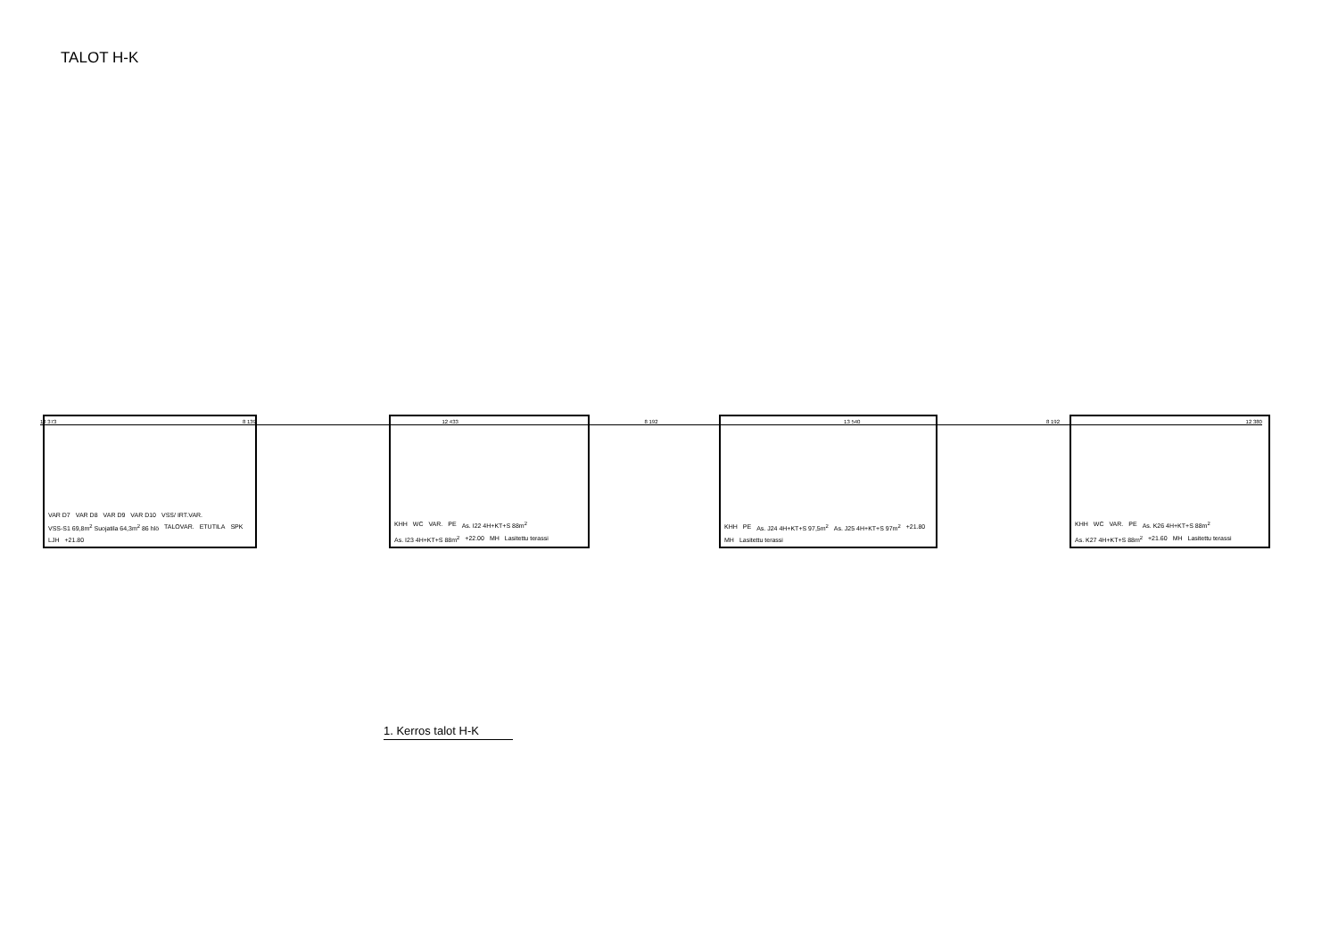TALOT H-K
13 373 8 139 12 433 8 192 13 540 8 192 12 380
VAR D7 VAR D8 VAR D9 VAR D10 VSS/ IRT.VAR. VSS-S1 69,8m<sup>2</sup> Suojatila 64,3m<sup>2</sup> 86 hlö TALOVAR. ETUTILA SPK LJH +21.80
KHH WC VAR. PE As. I22 4H+KT+S 88m<sup>2</sup> As. I23 4H+KT+S 88m<sup>2</sup> +22.00 MH Lasitettu terassi
KHH PE As. J24 4H+KT+S 97,5m<sup>2</sup> As. J25 4H+KT+S 97m<sup>2</sup> +21.80 MH Lasitettu terassi
KHH WC VAR. PE As. K26 4H+KT+S 88m<sup>2</sup> As. K27 4H+KT+S 88m<sup>2</sup> +21.60 MH Lasitettu terassi
1. Kerros talot H-K